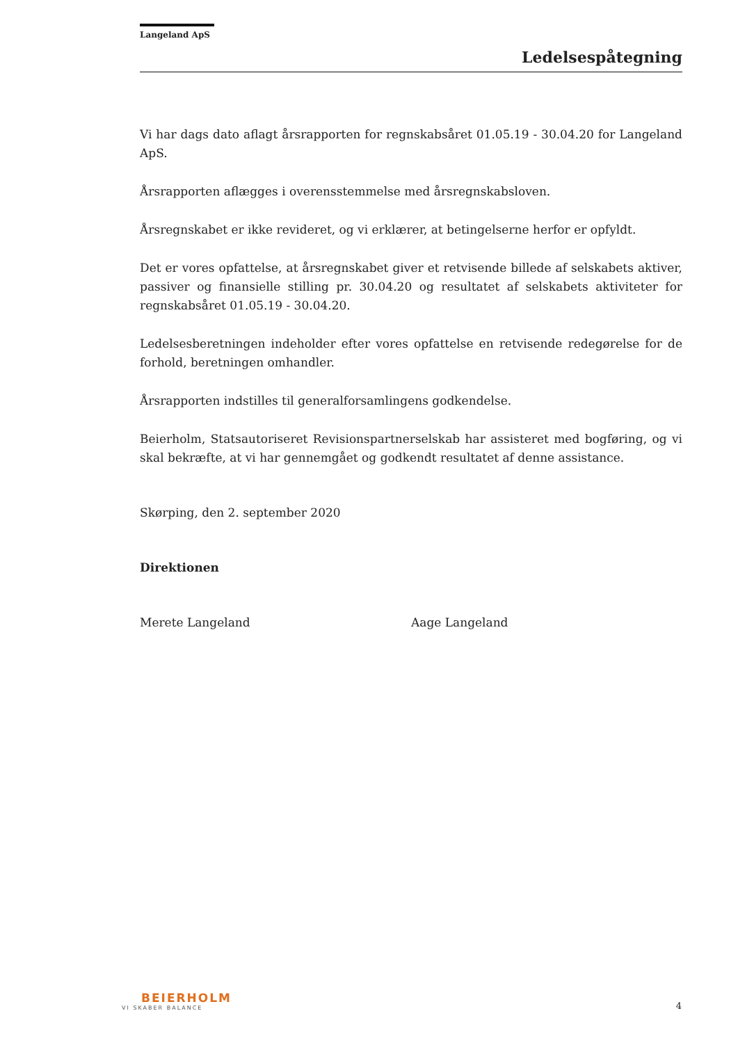Langeland ApS
Ledelsespåtegning
Vi har dags dato aflagt årsrapporten for regnskabsåret 01.05.19 - 30.04.20 for Langeland ApS.
Årsrapporten aflægges i overensstemmelse med årsregnskabsloven.
Årsregnskabet er ikke revideret, og vi erklærer, at betingelserne herfor er opfyldt.
Det er vores opfattelse, at årsregnskabet giver et retvisende billede af selskabets aktiver, passiver og finansielle stilling pr. 30.04.20 og resultatet af selskabets aktiviteter for regnskabsåret 01.05.19 - 30.04.20.
Ledelsesberetningen indeholder efter vores opfattelse en retvisende redegørelse for de forhold, beretningen omhandler.
Årsrapporten indstilles til generalforsamlingens godkendelse.
Beierholm, Statsautoriseret Revisionspartnerselskab har assisteret med bogføring, og vi skal bekræfte, at vi har gennemgået og godkendt resultatet af denne assistance.
Skørping, den 2. september 2020
Direktionen
Merete Langeland Aage Langeland
BEIERHOLM
VI SKABER BALANCE
4